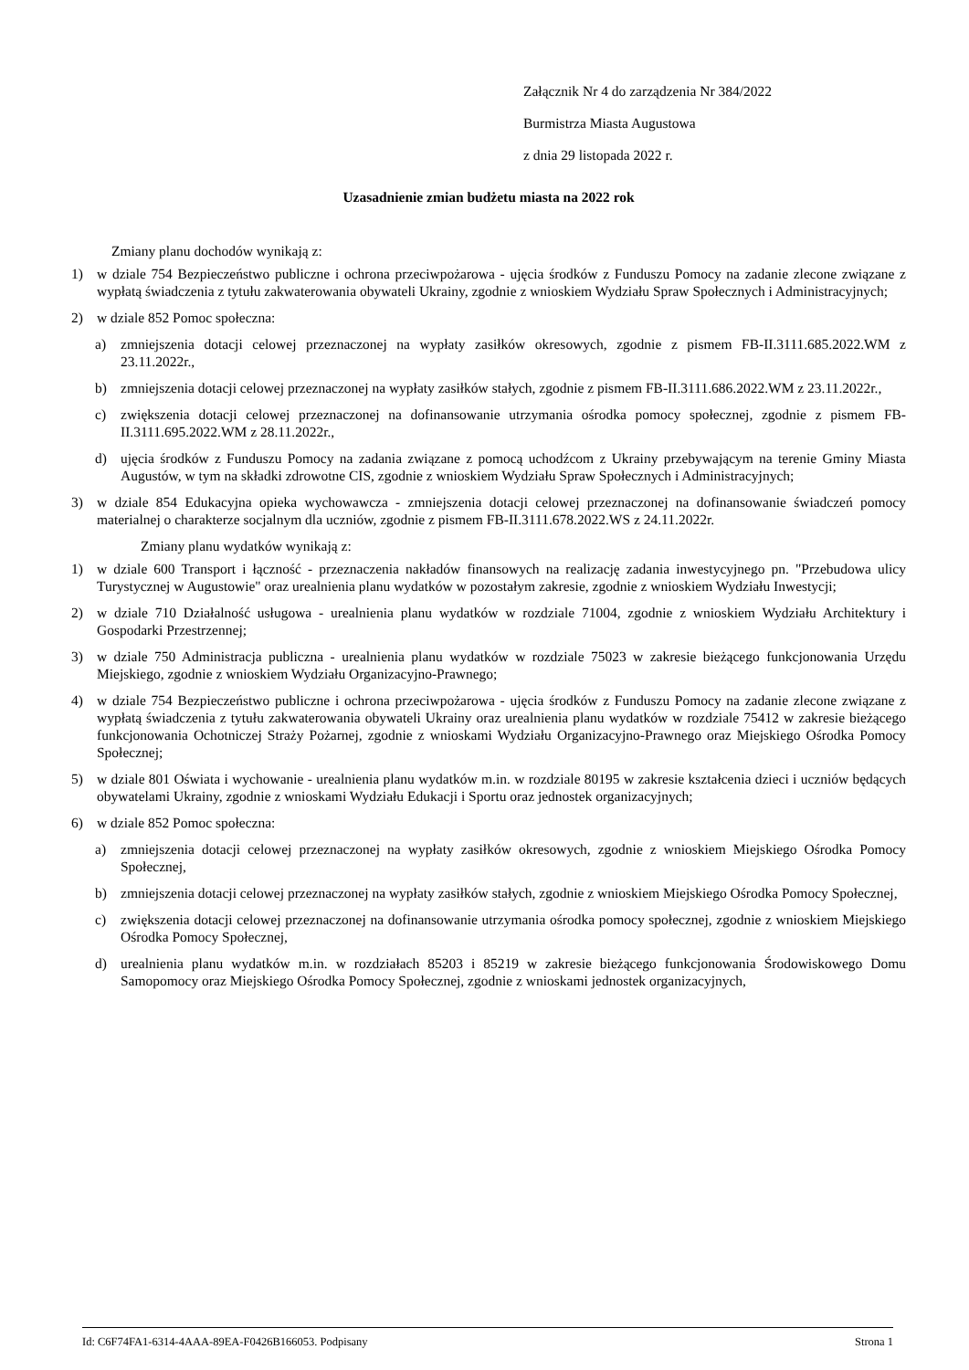Załącznik Nr 4 do zarządzenia Nr 384/2022
Burmistrza Miasta Augustowa
z dnia 29 listopada 2022 r.
Uzasadnienie zmian budżetu miasta na 2022 rok
Zmiany planu dochodów wynikają z:
1) w dziale 754 Bezpieczeństwo publiczne i ochrona przeciwpożarowa - ujęcia środków z Funduszu Pomocy na zadanie zlecone związane z wypłatą świadczenia z tytułu zakwaterowania obywateli Ukrainy, zgodnie z wnioskiem Wydziału Spraw Społecznych i Administracyjnych;
2) w dziale 852 Pomoc społeczna:
a) zmniejszenia dotacji celowej przeznaczonej na wypłaty zasiłków okresowych, zgodnie z pismem FB-II.3111.685.2022.WM z 23.11.2022r.,
b) zmniejszenia dotacji celowej przeznaczonej na wypłaty zasiłków stałych, zgodnie z pismem FB-II.3111.686.2022.WM z 23.11.2022r.,
c) zwiększenia dotacji celowej przeznaczonej na dofinansowanie utrzymania ośrodka pomocy społecznej, zgodnie z pismem FB-II.3111.695.2022.WM z 28.11.2022r.,
d) ujęcia środków z Funduszu Pomocy na zadania związane z pomocą uchodźcom z Ukrainy przebywającym na terenie Gminy Miasta Augustów, w tym na składki zdrowotne CIS, zgodnie z wnioskiem Wydziału Spraw Społecznych i Administracyjnych;
3) w dziale 854 Edukacyjna opieka wychowawcza - zmniejszenia dotacji celowej przeznaczonej na dofinansowanie świadczeń pomocy materialnej o charakterze socjalnym dla uczniów, zgodnie z pismem FB-II.3111.678.2022.WS z 24.11.2022r.
Zmiany planu wydatków wynikają z:
1) w dziale 600 Transport i łączność - przeznaczenia nakładów finansowych na realizację zadania inwestycyjnego pn. "Przebudowa ulicy Turystycznej w Augustowie" oraz urealnienia planu wydatków w pozostałym zakresie, zgodnie z wnioskiem Wydziału Inwestycji;
2) w dziale 710 Działalność usługowa - urealnienia planu wydatków w rozdziale 71004, zgodnie z wnioskiem Wydziału Architektury i Gospodarki Przestrzennej;
3) w dziale 750 Administracja publiczna - urealnienia planu wydatków w rozdziale 75023 w zakresie bieżącego funkcjonowania Urzędu Miejskiego, zgodnie z wnioskiem Wydziału Organizacyjno-Prawnego;
4) w dziale 754 Bezpieczeństwo publiczne i ochrona przeciwpożarowa - ujęcia środków z Funduszu Pomocy na zadanie zlecone związane z wypłatą świadczenia z tytułu zakwaterowania obywateli Ukrainy oraz urealnienia planu wydatków w rozdziale 75412 w zakresie bieżącego funkcjonowania Ochotniczej Straży Pożarnej, zgodnie z wnioskami Wydziału Organizacyjno-Prawnego oraz Miejskiego Ośrodka Pomocy Społecznej;
5) w dziale 801 Oświata i wychowanie - urealnienia planu wydatków m.in. w rozdziale 80195 w zakresie kształcenia dzieci i uczniów będących obywatelami Ukrainy, zgodnie z wnioskami Wydziału Edukacji i Sportu oraz jednostek organizacyjnych;
6) w dziale 852 Pomoc społeczna:
a) zmniejszenia dotacji celowej przeznaczonej na wypłaty zasiłków okresowych, zgodnie z wnioskiem Miejskiego Ośrodka Pomocy Społecznej,
b) zmniejszenia dotacji celowej przeznaczonej na wypłaty zasiłków stałych, zgodnie z wnioskiem Miejskiego Ośrodka Pomocy Społecznej,
c) zwiększenia dotacji celowej przeznaczonej na dofinansowanie utrzymania ośrodka pomocy społecznej, zgodnie z wnioskiem Miejskiego Ośrodka Pomocy Społecznej,
d) urealnienia planu wydatków m.in. w rozdziałach 85203 i 85219 w zakresie bieżącego funkcjonowania Środowiskowego Domu Samopomocy oraz Miejskiego Ośrodka Pomocy Społecznej, zgodnie z wnioskami jednostek organizacyjnych,
Id: C6F74FA1-6314-4AAA-89EA-F0426B166053. Podpisany Strona 1